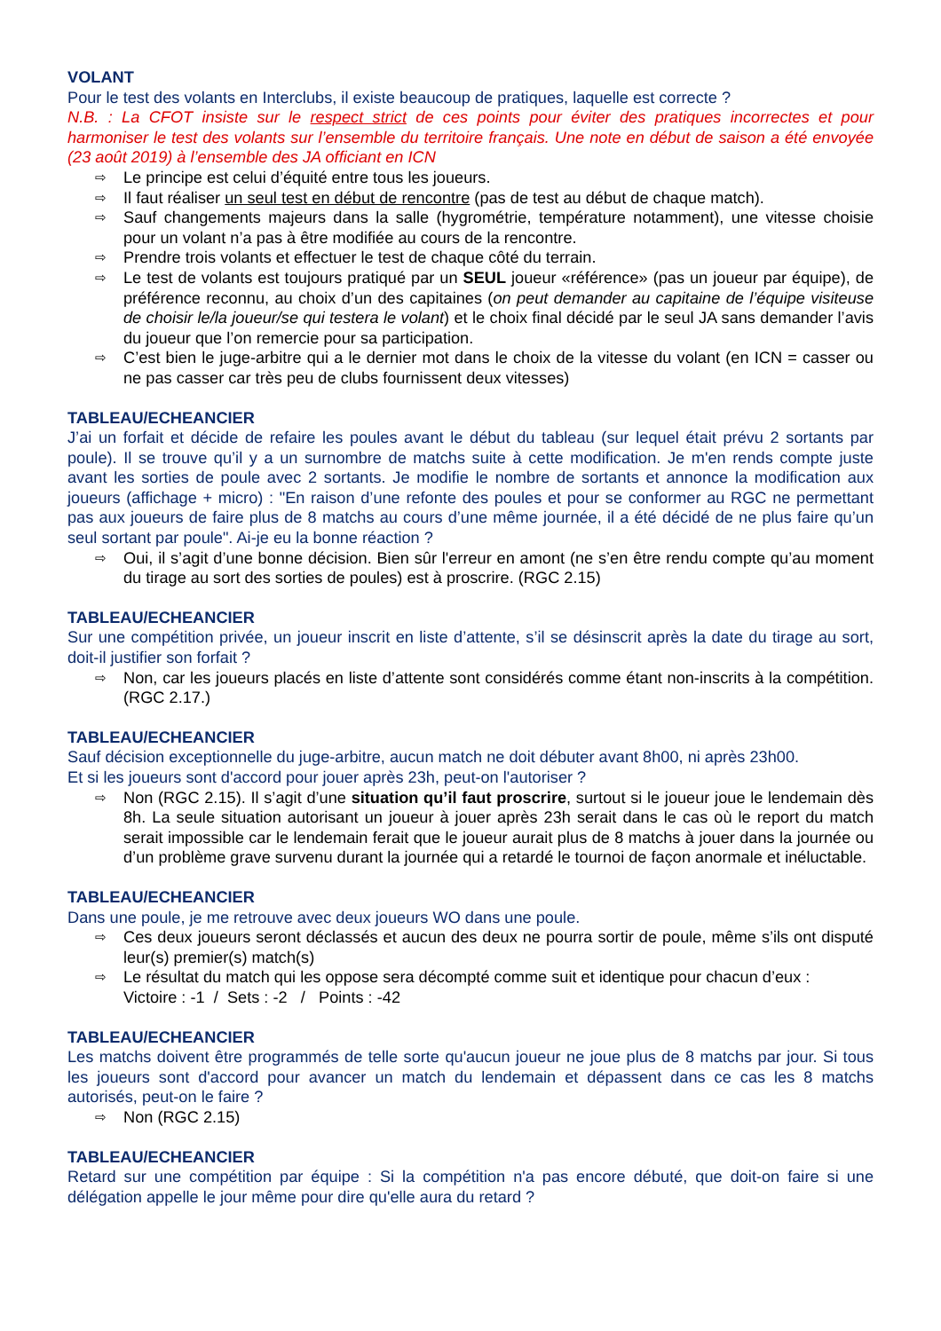VOLANT
Pour le test des volants en Interclubs, il existe beaucoup de pratiques, laquelle est correcte ?
N.B. : La CFOT insiste sur le respect strict de ces points pour éviter des pratiques incorrectes et pour harmoniser le test des volants sur l’ensemble du territoire français. Une note en début de saison a été envoyée (23 août 2019) à l’ensemble des JA officiant en ICN
⇨ Le principe est celui d’équité entre tous les joueurs.
⇨ Il faut réaliser un seul test en début de rencontre (pas de test au début de chaque match).
⇨ Sauf changements majeurs dans la salle (hygrométrie, température notamment), une vitesse choisie pour un volant n’a pas à être modifiée au cours de la rencontre.
⇨ Prendre trois volants et effectuer le test de chaque côté du terrain.
⇨ Le test de volants est toujours pratiqué par un SEUL joueur «référence» (pas un joueur par équipe), de préférence reconnu, au choix d’un des capitaines (on peut demander au capitaine de l’équipe visiteuse de choisir le/la joueur/se qui testera le volant) et le choix final décidé par le seul JA sans demander l’avis du joueur que l’on remercie pour sa participation.
⇨ C’est bien le juge-arbitre qui a le dernier mot dans le choix de la vitesse du volant (en ICN = casser ou ne pas casser car très peu de clubs fournissent deux vitesses)
TABLEAU/ECHEANCIER
J’ai un forfait et décide de refaire les poules avant le début du tableau (sur lequel était prévu 2 sortants par poule). Il se trouve qu’il y a un surnombre de matchs suite à cette modification. Je m'en rends compte juste avant les sorties de poule avec 2 sortants. Je modifie le nombre de sortants et annonce la modification aux joueurs (affichage + micro) : "En raison d’une refonte des poules et pour se conformer au RGC ne permettant pas aux joueurs de faire plus de 8 matchs au cours d’une même journée, il a été décidé de ne plus faire qu’un seul sortant par poule". Ai-je eu la bonne réaction ?
⇨ Oui, il s’agit d’une bonne décision. Bien sûr l'erreur en amont (ne s’en être rendu compte qu’au moment du tirage au sort des sorties de poules) est à proscrire. (RGC 2.15)
TABLEAU/ECHEANCIER
Sur une compétition privée, un joueur inscrit en liste d’attente, s’il se désinscrit après la date du tirage au sort, doit-il justifier son forfait ?
⇨ Non, car les joueurs placés en liste d’attente sont considérés comme étant non-inscrits à la compétition. (RGC 2.17.)
TABLEAU/ECHEANCIER
Sauf décision exceptionnelle du juge-arbitre, aucun match ne doit débuter avant 8h00, ni après 23h00.
Et si les joueurs sont d'accord pour jouer après 23h, peut-on l'autoriser ?
⇨ Non (RGC 2.15). Il s’agit d’une situation qu’il faut proscrire, surtout si le joueur joue le lendemain dès 8h. La seule situation autorisant un joueur à jouer après 23h serait dans le cas où le report du match serait impossible car le lendemain ferait que le joueur aurait plus de 8 matchs à jouer dans la journée ou d’un problème grave survenu durant la journée qui a retardé le tournoi de façon anormale et inéluctable.
TABLEAU/ECHEANCIER
Dans une poule, je me retrouve avec deux joueurs WO dans une poule.
⇨ Ces deux joueurs seront déclassés et aucun des deux ne pourra sortir de poule, même s’ils ont disputé leur(s) premier(s) match(s)
⇨ Le résultat du match qui les oppose sera décompté comme suit et identique pour chacun d’eux :
Victoire : -1 / Sets : -2 / Points : -42
TABLEAU/ECHEANCIER
Les matchs doivent être programmés de telle sorte qu'aucun joueur ne joue plus de 8 matchs par jour. Si tous les joueurs sont d'accord pour avancer un match du lendemain et dépassent dans ce cas les 8 matchs autorisés, peut-on le faire ?
⇨ Non (RGC 2.15)
TABLEAU/ECHEANCIER
Retard sur une compétition par équipe : Si la compétition n'a pas encore débuté, que doit-on faire si une délégation appelle le jour même pour dire qu'elle aura du retard ?